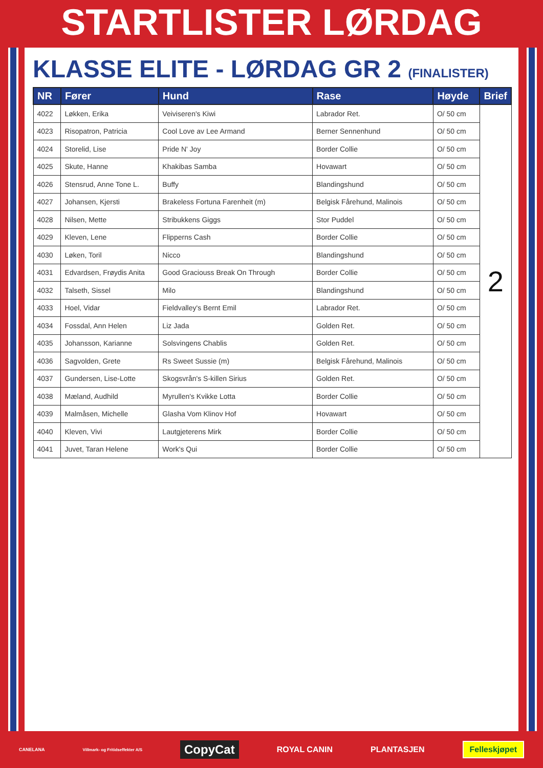STARTLISTER LØRDAG
KLASSE ELITE - LØRDAG GR 2 (FINALISTER)
| NR | Fører | Hund | Rase | Høyde | Brief |
| --- | --- | --- | --- | --- | --- |
| 4022 | Løkken, Erika | Veiviseren's Kiwi | Labrador Ret. | O/ 50 cm | 2 |
| 4023 | Risopatron, Patricia | Cool Love av Lee Armand | Berner Sennenhund | O/ 50 cm | |
| 4024 | Storelid, Lise | Pride N' Joy | Border Collie | O/ 50 cm | |
| 4025 | Skute, Hanne | Khakibas Samba | Hovawart | O/ 50 cm | |
| 4026 | Stensrud, Anne Tone L. | Buffy | Blandingshund | O/ 50 cm | |
| 4027 | Johansen, Kjersti | Brakeless Fortuna Farenheit (m) | Belgisk Fårehund, Malinois | O/ 50 cm | |
| 4028 | Nilsen, Mette | Stribukkens Giggs | Stor Puddel | O/ 50 cm | |
| 4029 | Kleven, Lene | Flipperns Cash | Border Collie | O/ 50 cm | |
| 4030 | Løken, Toril | Nicco | Blandingshund | O/ 50 cm | |
| 4031 | Edvardsen, Frøydis Anita | Good Graciouss Break On Through | Border Collie | O/ 50 cm | |
| 4032 | Talseth, Sissel | Milo | Blandingshund | O/ 50 cm | |
| 4033 | Hoel, Vidar | Fieldvalley's Bernt Emil | Labrador Ret. | O/ 50 cm | |
| 4034 | Fossdal, Ann Helen | Liz Jada | Golden Ret. | O/ 50 cm | |
| 4035 | Johansson, Karianne | Solsvingens Chablis | Golden Ret. | O/ 50 cm | |
| 4036 | Sagvolden, Grete | Rs Sweet Sussie (m) | Belgisk Fårehund, Malinois | O/ 50 cm | |
| 4037 | Gundersen, Lise-Lotte | Skogsvrån's S-killen Sirius | Golden Ret. | O/ 50 cm | |
| 4038 | Mæland, Audhild | Myrullen's Kvikke Lotta | Border Collie | O/ 50 cm | |
| 4039 | Malmåsen, Michelle | Glasha Vom Klinov Hof | Hovawart | O/ 50 cm | |
| 4040 | Kleven, Vivi | Lautgjeterens Mirk | Border Collie | O/ 50 cm | |
| 4041 | Juvet, Taran Helene | Work's Qui | Border Collie | O/ 50 cm | |
CANELANA Villmark- og Fritidseffekter A/S CopyCat ROYAL CANIN PLANTASJEN Felleskjøpet